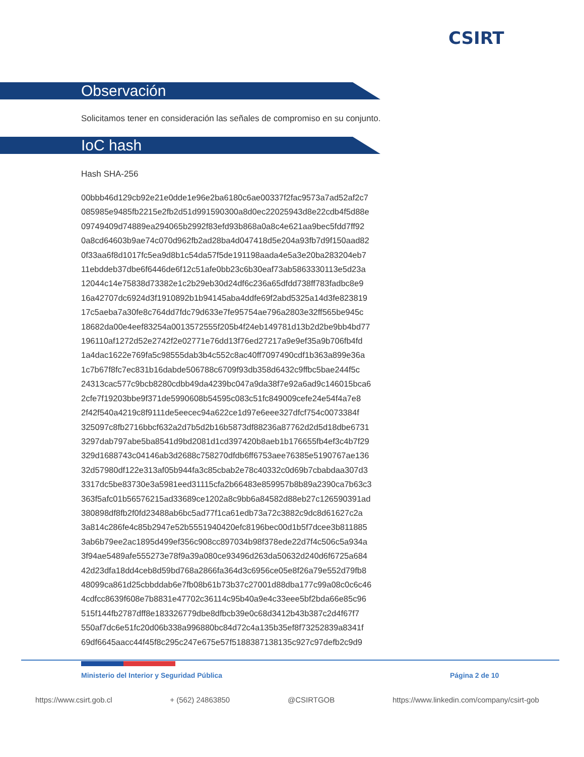CSIRT
Observación
Solicitamos tener en consideración las señales de compromiso en su conjunto.
IoC hash
Hash SHA-256
00bbb46d129cb92e21e0dde1e96e2ba6180c6ae00337f2fac9573a7ad52af2c7
085985e9485fb2215e2fb2d51d991590300a8d0ec22025943d8e22cdb4f5d88e
09749409d74889ea294065b2992f83efd93b868a0a8c4e621aa9bec5fdd7ff92
0a8cd64603b9ae74c070d962fb2ad28ba4d047418d5e204a93fb7d9f150aad82
0f33aa6f8d1017fc5ea9d8b1c54da57f5de191198aada4e5a3e20ba283204eb7
11ebddeb37dbe6f6446de6f12c51afe0bb23c6b30eaf73ab5863330113e5d23a
12044c14e75838d73382e1c2b29eb30d24df6c236a65dfdd738ff783fadbc8e9
16a42707dc6924d3f1910892b1b94145aba4ddfe69f2abd5325a14d3fe823819
17c5aeba7a30fe8c764dd7fdc79d633e7fe95754ae796a2803e32ff565be945c
18682da00e4eef83254a0013572555f205b4f24eb149781d13b2d2be9bb4bd77
196110af1272d52e2742f2e02771e76dd13f76ed27217a9e9ef35a9b706fb4fd
1a4dac1622e769fa5c98555dab3b4c552c8ac40ff7097490cdf1b363a899e36a
1c7b67f8fc7ec831b16dabde506788c6709f93db358d6432c9ffbc5bae244f5c
24313cac577c9bcb8280cdbb49da4239bc047a9da38f7e92a6ad9c146015bca6
2cfe7f19203bbe9f371de5990608b54595c083c51fc849009cefe24e54f4a7e8
2f42f540a4219c8f9111de5eecec94a622ce1d97e6eee327dfcf754c0073384f
325097c8fb2716bbcf632a2d7b5d2b16b5873df88236a87762d2d5d18dbe6731
3297dab797abe5ba8541d9bd2081d1cd397420b8aeb1b176655fb4ef3c4b7f29
329d1688743c04146ab3d2688c758270dfdb6ff6753aee76385e5190767ae136
32d57980df122e313af05b944fa3c85cbab2e78c40332c0d69b7cbabdaa307d3
3317dc5be83730e3a5981eed31115cfa2b66483e859957b8b89a2390ca7b63c3
363f5afc01b56576215ad33689ce1202a8c9bb6a84582d88eb27c126590391ad
380898df8fb2f0fd23488ab6bc5ad77f1ca61edb73a72c3882c9dc8d61627c2a
3a814c286fe4c85b2947e52b5551940420efc8196bec00d1b5f7dcee3b811885
3ab6b79ee2ac1895d499ef356c908cc897034b98f378ede22d7f4c506c5a934a
3f94ae5489afe555273e78f9a39a080ce93496d263da50632d240d6f6725a684
42d23dfa18dd4ceb8d59bd768a2866fa364d3c6956ce05e8f26a79e552d79fb8
48099ca861d25cbbddab6e7fb08b61b73b37c27001d88dba177c99a08c0c6c46
4cdfcc8639f608e7b8831e47702c36114c95b40a9e4c33eee5bf2bda66e85c96
515f144fb2787dff8e183326779dbe8dfbcb39e0c68d3412b43b387c2d4f67f7
550af7dc6e51fc20d06b338a996880bc84d72c4a135b35ef8f73252839a8341f
69df6645aacc44f45f8c295c247e675e57f5188387138135c927c97defb2c9d9
Ministerio del Interior y Seguridad Pública
Página 2 de 10
https://www.csirt.gob.cl + (562) 24863850 @CSIRTGOB https://www.linkedin.com/company/csirt-gob